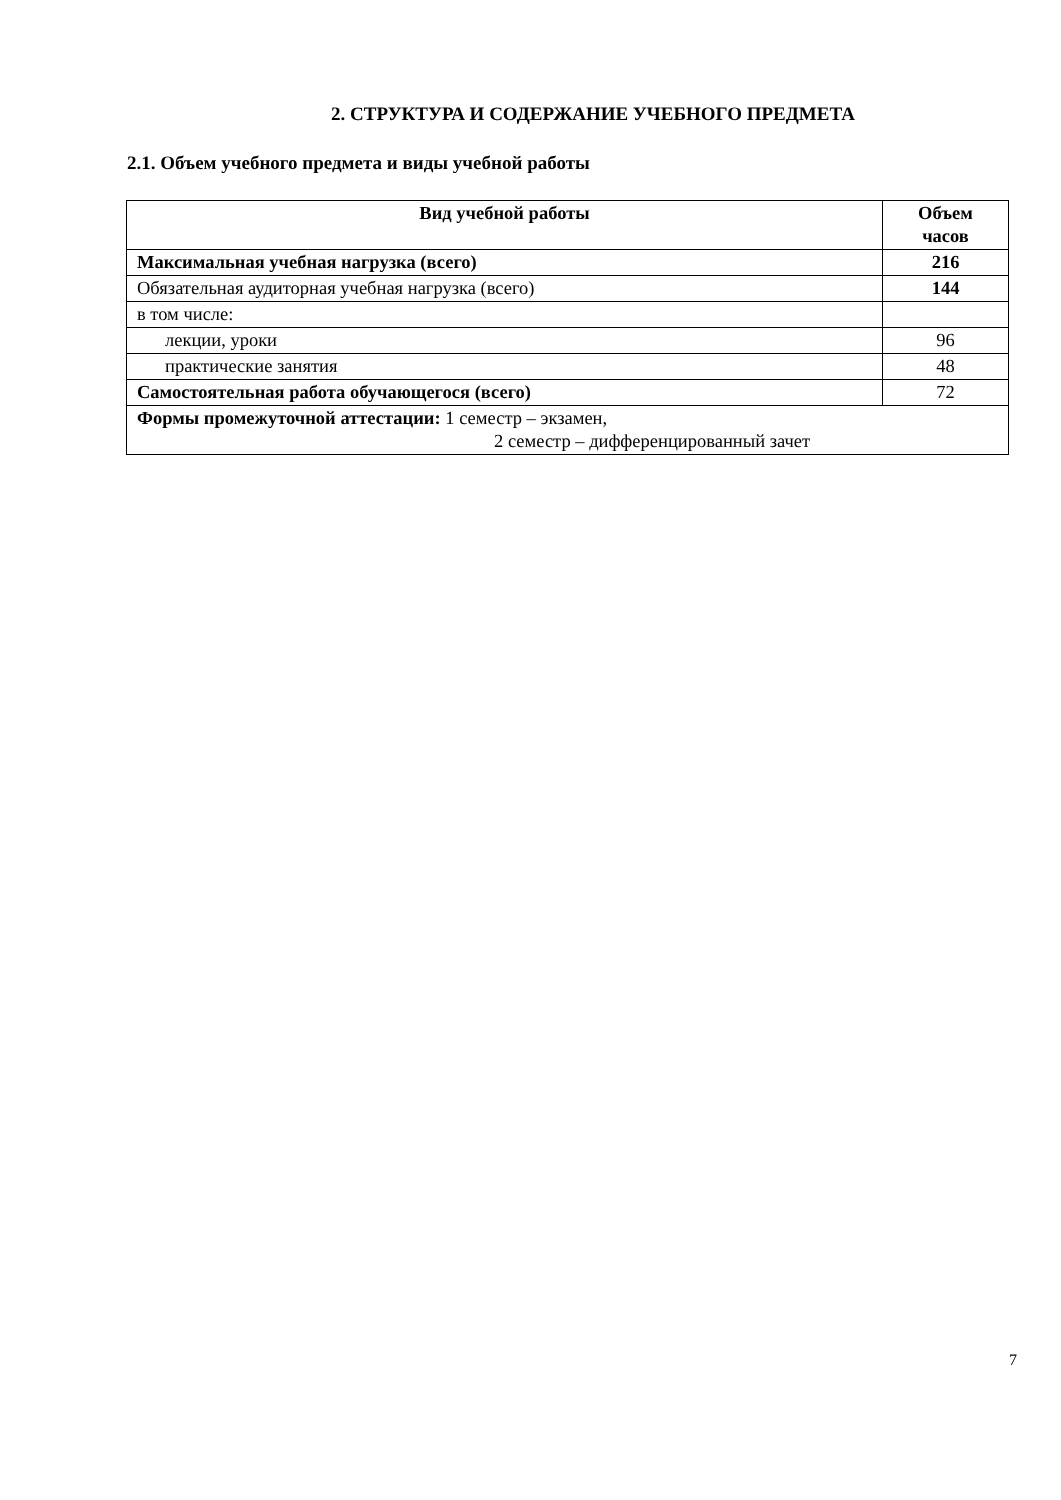2. СТРУКТУРА И СОДЕРЖАНИЕ УЧЕБНОГО ПРЕДМЕТА
2.1. Объем учебного предмета и виды учебной работы
| Вид учебной работы | Объем часов |
| --- | --- |
| Максимальная учебная нагрузка (всего) | 216 |
| Обязательная аудиторная учебная нагрузка (всего) | 144 |
| в том числе: | |
| лекции, уроки | 96 |
| практические занятия | 48 |
| Самостоятельная работа обучающегося (всего) | 72 |
| Формы промежуточной аттестации: 1 семестр – экзамен, 2 семестр – дифференцированный зачет | |
7